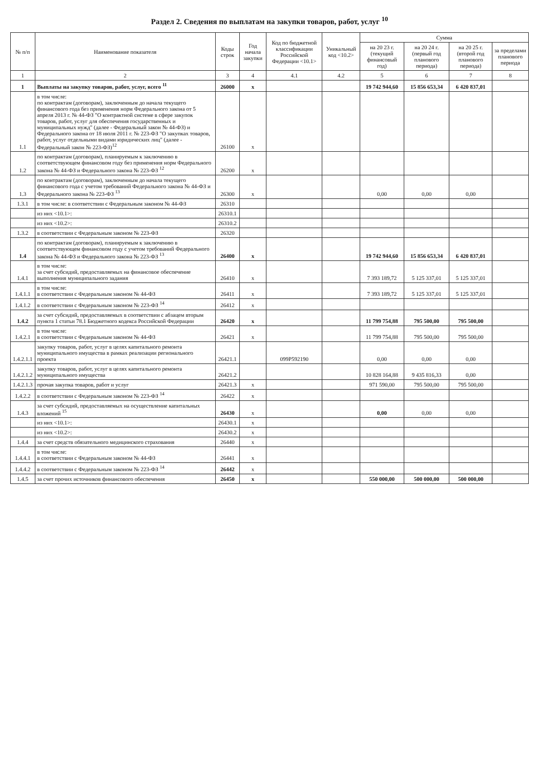Раздел 2. Сведения по выплатам на закупки товаров, работ, услуг <sup>10</sup>
| № п/п | Наименование показателя | Коды строк | Год начала закупки | Код по бюджетной классификации Российской Федерации <10.1> | Уникальный код <10.2> | Сумма | | | |
| --- | --- | --- | --- | --- | --- | --- | --- | --- | --- |
| | | | | | | на 20 23 г. (текущий финансовый год) | на 20 24 г. (первый год планового периода) | на 20 25 г. (второй год планового периода) | за пределами планового периода |
| 1 | 2 | 3 | 4 | 4.1 | 4.2 | 5 | 6 | 7 | 8 |
| 1 | Выплаты на закупку товаров, работ, услуг, всего <sup>11</sup> | 26000 | x | | | 19 742 944,60 | 15 856 653,34 | 6 420 837,01 | |
| 1.1 | в том числе: по контрактам (договорам), заключенным до начала текущего финансового года без применения норм Федерального закона от 5 апреля 2013 г. № 44-ФЗ "О контрактной системе в сфере закупок товаров, работ, услуг для обеспечения государственных и муниципальных нужд" (далее - Федеральный закон № 44-ФЗ) и Федерального закона от 18 июля 2011 г. № 223-ФЗ "О закупках товаров, работ, услуг отдельными видами юридических лиц" (далее - Федеральный закон № 223-ФЗ)<sup>12</sup> | 26100 | x | | | | | | |
| 1.2 | по контрактам (договорам), планируемым к заключению в соответствующем финансовом году без применения норм Федерального закона № 44-ФЗ и Федерального закона № 223-ФЗ <sup>12</sup> | 26200 | x | | | | | | |
| 1.3 | по контрактам (договорам), заключенным до начала текущего финансового года с учетом требований Федерального закона № 44-ФЗ и Федерального закона № 223-ФЗ <sup>13</sup> | 26300 | x | | | 0,00 | 0,00 | 0,00 | |
| 1.3.1 | в том числе: в соответствии с Федеральным законом № 44-ФЗ | 26310 | | | | | | | |
| | из них <10.1>: | 26310.1 | | | | | | | |
| | из них <10.2>: | 26310.2 | | | | | | | |
| 1.3.2 | в соответствии с Федеральным законом № 223-ФЗ | 26320 | | | | | | | |
| 1.4 | по контрактам (договорам), планируемым к заключению в соответствующем финансовом году с учетом требований Федерального закона № 44-ФЗ и Федерального закона № 223-ФЗ <sup>13</sup> | 26400 | x | | | 19 742 944,60 | 15 856 653,34 | 6 420 837,01 | |
| 1.4.1 | в том числе: за счет субсидий, предоставляемых на финансовое обеспечение выполнения муниципального задания | 26410 | x | | | 7 393 189,72 | 5 125 337,01 | 5 125 337,01 | |
| 1.4.1.1 | в том числе: в соответствии с Федеральным законом № 44-ФЗ | 26411 | x | | | 7 393 189,72 | 5 125 337,01 | 5 125 337,01 | |
| 1.4.1.2 | в соответствии с Федеральным законом № 223-ФЗ <sup>14</sup> | 26412 | x | | | | | | |
| 1.4.2 | за счет субсидий, предоставляемых в соответствии с абзацем вторым пункта 1 статьи 78.1 Бюджетного кодекса Российской Федерации | 26420 | x | | | 11 799 754,88 | 795 500,00 | 795 500,00 | |
| 1.4.2.1 | в том числе: в соответствии с Федеральным законом № 44-ФЗ | 26421 | x | | | 11 799 754,88 | 795 500,00 | 795 500,00 | |
| 1.4.2.1.1 | закупку товаров, работ, услуг в целях капитального ремонта муниципального имущества в рамках реализации регионального проекта | 26421.1 | | 099P592190 | | 0,00 | 0,00 | 0,00 | |
| 1.4.2.1.2 | закупку товаров, работ, услуг в целях капитального ремонта муниципального имущества | 26421.2 | | | | 10 828 164,88 | 9 435 816,33 | 0,00 | |
| 1.4.2.1.3 | прочая закупка товаров, работ и услуг | 26421.3 | x | | | 971 590,00 | 795 500,00 | 795 500,00 | |
| 1.4.2.2 | в соответствии с Федеральным законом № 223-ФЗ <sup>14</sup> | 26422 | x | | | | | | |
| 1.4.3 | за счет субсидий, предоставляемых на осуществление капитальных вложений <sup>15</sup> | 26430 | x | | | 0,00 | 0,00 | 0,00 | |
| | из них <10.1>: | 26430.1 | x | | | | | | |
| | из них <10.2>: | 26430.2 | x | | | | | | |
| 1.4.4 | за счет средств обязательного медицинского страхования | 26440 | x | | | | | | |
| 1.4.4.1 | в том числе: в соответствии с Федеральным законом № 44-ФЗ | 26441 | x | | | | | | |
| 1.4.4.2 | в соответствии с Федеральным законом № 223-ФЗ <sup>14</sup> | 26442 | x | | | | | | |
| 1.4.5 | за счет прочих источников финансового обеспечения | 26450 | x | | | 550 000,00 | 500 000,00 | 500 000,00 | |